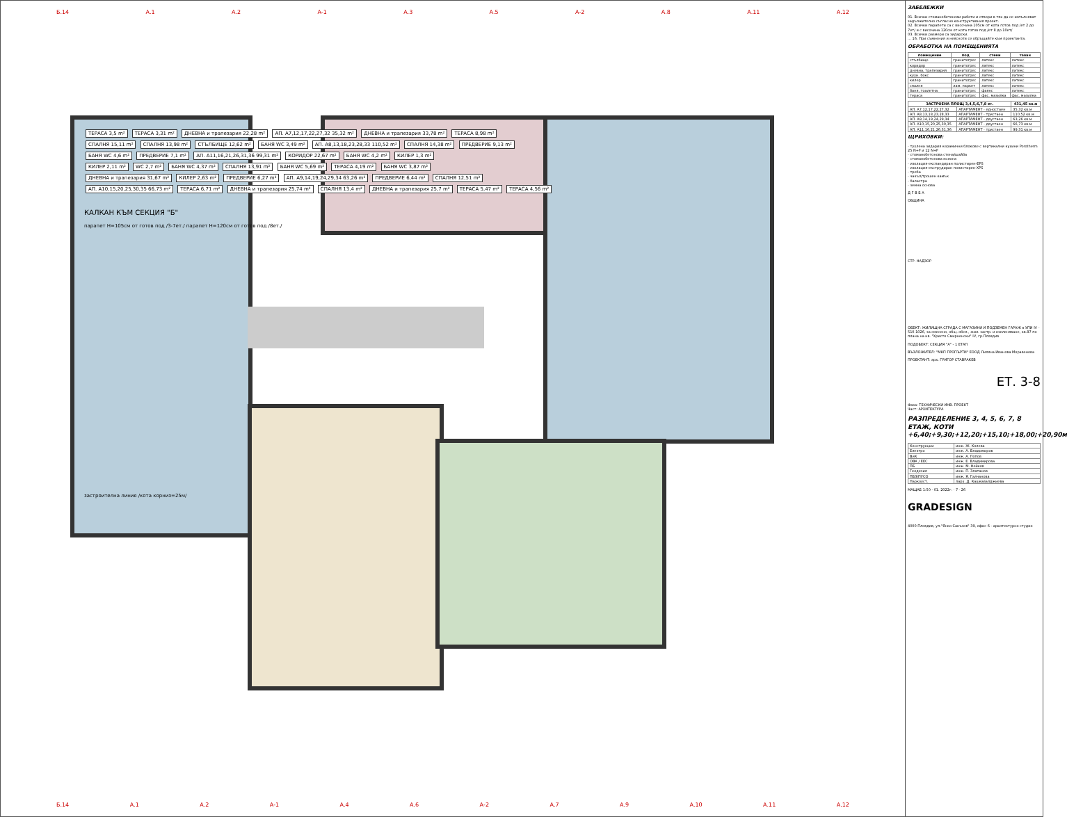Б.14 А.1 А.2 А-1 А.3 А.5 А-2 А.8 А.11 А.12
ТЕРАСА 3,5 m² ТЕРАСА 3,31 m² ДНЕВНА и трапезария 22,28 m² АП. А7,12,17,22,27,32 35,32 m² ДНЕВНА и трапезария 33,78 m² ТЕРАСА 8,98 m²
СПАЛНЯ 15,11 m² СПАЛНЯ 13,98 m² СТЪЛБИЩЕ 12,62 m² БАНЯ WC 3,49 m² АП. А8,13,18,23,28,33 110,52 m² СПАЛНЯ 14,38 m² ПРЕДВЕРИЕ 9,13 m²
БАНЯ WC 4,6 m² ПРЕДВЕРИЕ 7,1 m² АП. А11,16,21,26,31,36 99,31 m² КОРИДОР 22,67 m² БАНЯ WC 4,2 m² КИЛЕР 1,3 m²
КИЛЕР 2,11 m² WC 2,7 m² БАНЯ WC 4,37 m² СПАЛНЯ 13,91 m² БАНЯ WC 5,69 m² ТЕРАСА 4,19 m² БАНЯ WC 3,87 m²
ДНЕВНА и трапезария 31,67 m² КИЛЕР 2,63 m² ПРЕДВЕРИЕ 6,27 m² АП. А9,14,19,24,29,34 63,26 m² ПРЕДВЕРИЕ 6,44 m² СПАЛНЯ 12,51 m²
АП. А10,15,20,25,30,35 66,73 m² ТЕРАСА 6,71 m² ДНЕВНА и трапезария 25,74 m² СПАЛНЯ 13,4 m² ДНЕВНА и трапезария 25,7 m² ТЕРАСА 5,47 m² ТЕРАСА 4,56 m²
КАЛКАН КЪМ СЕКЦИЯ "Б"
парапет H=105см от готов под /3-7ет./ парапет H=120см от готов под /8ет./
застроителна линия /кота корниз=25м/
Б.14 А.1 А.2 А-1 А.4 А.6 А-2 А.7 А.9 А.10 А.11 А.12
ЗАБЕЛЕЖКИ
01. Всички стоманобетонови работи и отвори в тях да се изпълняват задължително съгласно конструктивния проект.
02. Всички парапети са с височина 105см от кота готов под /ет 2 до 7ет/ и с височина 120см от кота готов под /ет 8 до 10ет/
03. Всички размери са зидарски.
… 16. При съмнения и неясноти се обръщайте към проектанта.
ОБРАБОТКА НА ПОМЕЩЕНИЯТА
| помещение | под | стени | таван |
| --- | --- | --- | --- |
| стълбище | гранитогрес | латекс | латекс |
| коридор | гранитогрес | латекс | латекс |
| дневна, трапезария | гранитогрес | латекс | латекс |
| кухн. бокс | гранитогрес | латекс | латекс |
| килер | гранитогрес | латекс | латекс |
| спалня | лам. паркет | латекс | латекс |
| баня, тоалетна | гранитогрес | фаянс | латекс |
| тераса | гранитогрес | фас. мазилка | фас. мазилка |
| ЗАСТРОЕНА ПЛОЩ 3,4,5,6,7,8 ет. | | 431,45 кв.м |
| --- | --- | --- |
| АП. А7,12,17,22,27,32 | АПАРТАМЕНТ - едностаен | 35,32 кв.м |
| АП. А8,13,18,23,28,33 | АПАРТАМЕНТ - тристаен | 110,52 кв.м |
| АП. А9,14,19,24,29,34 | АПАРТАМЕНТ - двустаен | 63,26 кв.м |
| АП. А10,15,20,25,30,35 | АПАРТАМЕНТ - двустаен | 66,73 кв.м |
| АП. А11,16,21,26,31,36 | АПАРТАМЕНТ - тристаен | 99,31 кв.м |
ЩРИХОВКИ:
- тухлена зидария керамични блокове с вертикални кухини Porotherm 25 N+F и 12 N+F
- стоманобетонова стена/шайба
- стоманобетонова колона
- изолация-експандиран полистирен-EPS
- изолация-екструдиран полистирен-XPS
- треба
- чакъл/трошен камък
- баластра
- земна основа
Д Г В Б А
ОБЩИНА
СТР. НАДЗОР
ОБЕКТ: ЖИЛИЩНА СГРАДА С МАГАЗИНИ И ПОДЗЕМЕН ГАРАЖ в УПИ IV - 510.1026, за смесено, общ. обсл., жил. застр. и озеленяване, кв.87 по плана на кв. "Христо Смирненски" IV, гр.Пловдив
ПОДОБЕКТ: СЕКЦИЯ "А" - 1 ЕТАП
ВЪЗЛОЖИТЕЛ: "МКП ПРОПЪРТИ" ЕООД Лиляна Иванова Моравенова
ПРОЕКТАНТ: арх. ГРИГОР СТАВРАКЕВ
ЕТ. 3-8
Фаза: ТЕХНИЧЕСКИ ИНВ. ПРОЕКТ
Част: АРХИТЕКТУРА
РАЗПРЕДЕЛЕНИЕ 3, 4, 5, 6, 7, 8 ЕТАЖ, КОТИ +6,40;+9,30;+12,20;+15,10;+18,00;+20,90м
| Конструкции | инж. Ж. Колева |
| Електро | инж. А. Владимиров |
| ВиК | инж. А. Попов |
| ОВК / ЕЕС | инж. Е. Владимирова |
| ПБ | инж. М. Нейков |
| Геодезия | инж. П. Златанов |
| ПБЗ/ПУСО | инж. Я. Галчанова |
| Паркоуст. | ларх. Д. Кашкавалджиева |
МАЩАБ 1:50 · 01. 2022г. · 7 · 26
GRADESIGN
4000 Пловдив, ул."Янко Сакъзов" 39, офис 6 · архитектурно студио